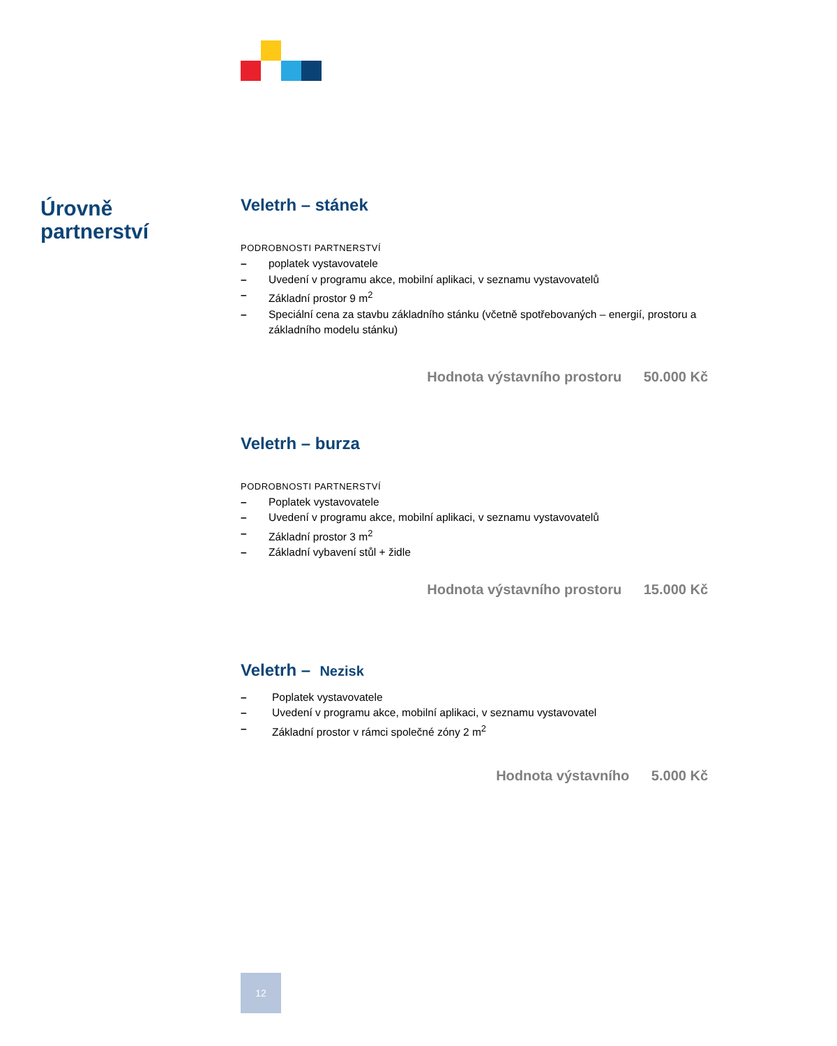Úrovně
partnerství
Veletrh – stánek
PODROBNOSTI PARTNERSTVÍ
– poplatek vystavovatele
– Uvedení v programu akce, mobilní aplikaci, v seznamu vystavovatelů
– Základní prostor 9 m<sup>2</sup>
– Speciální cena za stavbu základního stánku (včetně spotřebovaných – energií, prostoru a základního modelu stánku)
Hodnota výstavního prostoru 50.000 Kč
Veletrh – burza
PODROBNOSTI PARTNERSTVÍ
– Poplatek vystavovatele
– Uvedení v programu akce, mobilní aplikaci, v seznamu vystavovatelů
– Základní prostor 3 m<sup>2</sup>
– Základní vybavení stůl + židle
Hodnota výstavního prostoru 15.000 Kč
Veletrh – Nezisk
– Poplatek vystavovatele
– Uvedení v programu akce, mobilní aplikaci, v seznamu vystavovatel
– Základní prostor v rámci společné zóny 2 m<sup>2</sup>
Hodnota výstavního 5.000 Kč
12